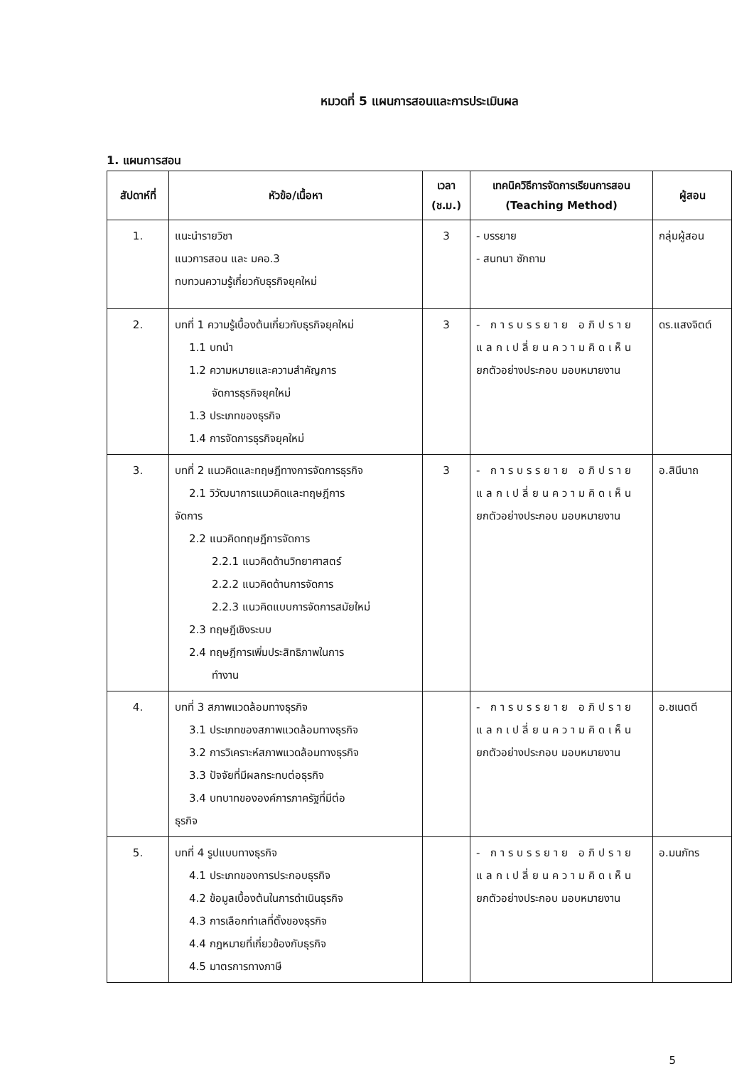หมวดที่ 5 แผนการสอนและการประเมินผล
1. แผนการสอน
| สัปดาห์ที่ | หัวข้อ/เนื้อหา | เวลา (ช.ม.) | เทคนิควิธีการจัดการเรียนการสอน (Teaching Method) | ผู้สอน |
| --- | --- | --- | --- | --- |
| 1. | แนะนำรายวิชา แนวการสอน และ มคอ.3 ทบทวนความรู้เกี่ยวกับธุรกิจยุคใหม่ | 3 | - บรรยาย - สนทนา ซักถาม | กลุ่มผู้สอน |
| 2. | บทที่ 1 ความรู้เบื้องต้นเกี่ยวกับธุรกิจยุคใหม่ 1.1 บทนำ 1.2 ความหมายและความสำคัญการ จัดการธุรกิจยุคใหม่ 1.3 ประเภทของธุรกิจ 1.4 การจัดการธุรกิจยุคใหม่ | 3 | - การบรรยาย อภิปราย แลกเปลี่ยนความคิดเห็น ยกตัวอย่างประกอบ มอบหมายงาน | ดร.แสงจิตต์ |
| 3. | บทที่ 2 แนวคิดและทฤษฎีทางการจัดการธุรกิจ 2.1 วิวัฒนาการแนวคิดและทฤษฎีการ จัดการ 2.2 แนวคิดทฤษฎีการจัดการ 2.2.1 แนวคิดด้านวิทยาศาสตร์ 2.2.2 แนวคิดด้านการจัดการ 2.2.3 แนวคิดแบบการจัดการสมัยใหม่ 2.3 ทฤษฎีเชิงระบบ 2.4 ทฤษฎีการเพิ่มประสิทธิภาพในการ ทำงาน | 3 | - การบรรยาย อภิปราย แลกเปลี่ยนความคิดเห็น ยกตัวอย่างประกอบ มอบหมายงาน | อ.สินีนาถ |
| 4. | บทที่ 3 สภาพแวดล้อมทางธุรกิจ 3.1 ประเภทของสภาพแวดล้อมทางธุรกิจ 3.2 การวิเคราะห์สภาพแวดล้อมทางธุรกิจ 3.3 ปัจจัยที่มีผลกระทบต่อธุรกิจ 3.4 บทบาทขององค์การภาครัฐที่มีต่อ ธุรกิจ | | - การบรรยาย อภิปราย แลกเปลี่ยนความคิดเห็น ยกตัวอย่างประกอบ มอบหมายงาน | อ.ชเนตตี |
| 5. | บทที่ 4 รูปแบบทางธุรกิจ 4.1 ประเภทของการประกอบธุรกิจ 4.2 ข้อมูลเบื้องต้นในการดำเนินธุรกิจ 4.3 การเลือกทำเลที่ตั้งของธุรกิจ 4.4 กฎหมายที่เกี่ยวข้องกับธุรกิจ 4.5 มาตรการทางภาษี | | - การบรรยาย อภิปราย แลกเปลี่ยนความคิดเห็น ยกตัวอย่างประกอบ มอบหมายงาน | อ.มนภัทร |
5